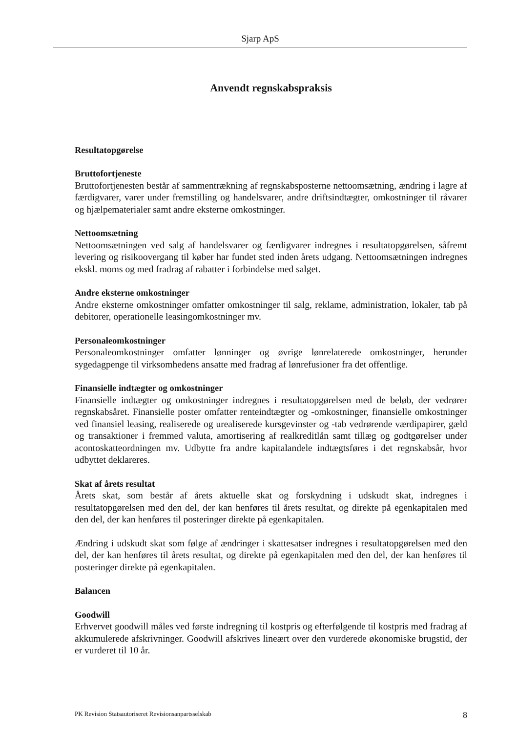Sjarp ApS
Anvendt regnskabspraksis
Resultatopgørelse
Bruttofortjeneste
Bruttofortjenesten består af sammentrækning af regnskabsposterne nettoomsætning, ændring i lagre af færdigvarer, varer under fremstilling og handelsvarer, andre driftsindtægter, omkostninger til råvarer og hjælpematerialer samt andre eksterne omkostninger.
Nettoomsætning
Nettoomsætningen ved salg af handelsvarer og færdigvarer indregnes i resultatopgørelsen, såfremt levering og risikoovergang til køber har fundet sted inden årets udgang. Nettoomsætningen indregnes ekskl. moms og med fradrag af rabatter i forbindelse med salget.
Andre eksterne omkostninger
Andre eksterne omkostninger omfatter omkostninger til salg, reklame, administration, lokaler, tab på debitorer, operationelle leasingomkostninger mv.
Personaleomkostninger
Personaleomkostninger omfatter lønninger og øvrige lønrelaterede omkostninger, herunder sygedagpenge til virksomhedens ansatte med fradrag af lønrefusioner fra det offentlige.
Finansielle indtægter og omkostninger
Finansielle indtægter og omkostninger indregnes i resultatopgørelsen med de beløb, der vedrører regnskabsåret. Finansielle poster omfatter renteindtægter og -omkostninger, finansielle omkostninger ved finansiel leasing, realiserede og urealiserede kursgevinster og -tab vedrørende værdipapirer, gæld og transaktioner i fremmed valuta, amortisering af realkreditlån samt tillæg og godtgørelser under acontoskatteordningen mv. Udbytte fra andre kapitalandele indtægtsføres i det regnskabsår, hvor udbyttet deklareres.
Skat af årets resultat
Årets skat, som består af årets aktuelle skat og forskydning i udskudt skat, indregnes i resultatopgørelsen med den del, der kan henføres til årets resultat, og direkte på egenkapitalen med den del, der kan henføres til posteringer direkte på egenkapitalen.
Ændring i udskudt skat som følge af ændringer i skattesatser indregnes i resultatopgørelsen med den del, der kan henføres til årets resultat, og direkte på egenkapitalen med den del, der kan henføres til posteringer direkte på egenkapitalen.
Balancen
Goodwill
Erhvervet goodwill måles ved første indregning til kostpris og efterfølgende til kostpris med fradrag af akkumulerede afskrivninger. Goodwill afskrives lineært over den vurderede økonomiske brugstid, der er vurderet til 10 år.
PK Revision Statsautoriseret Revisionsanpartsselskab 8